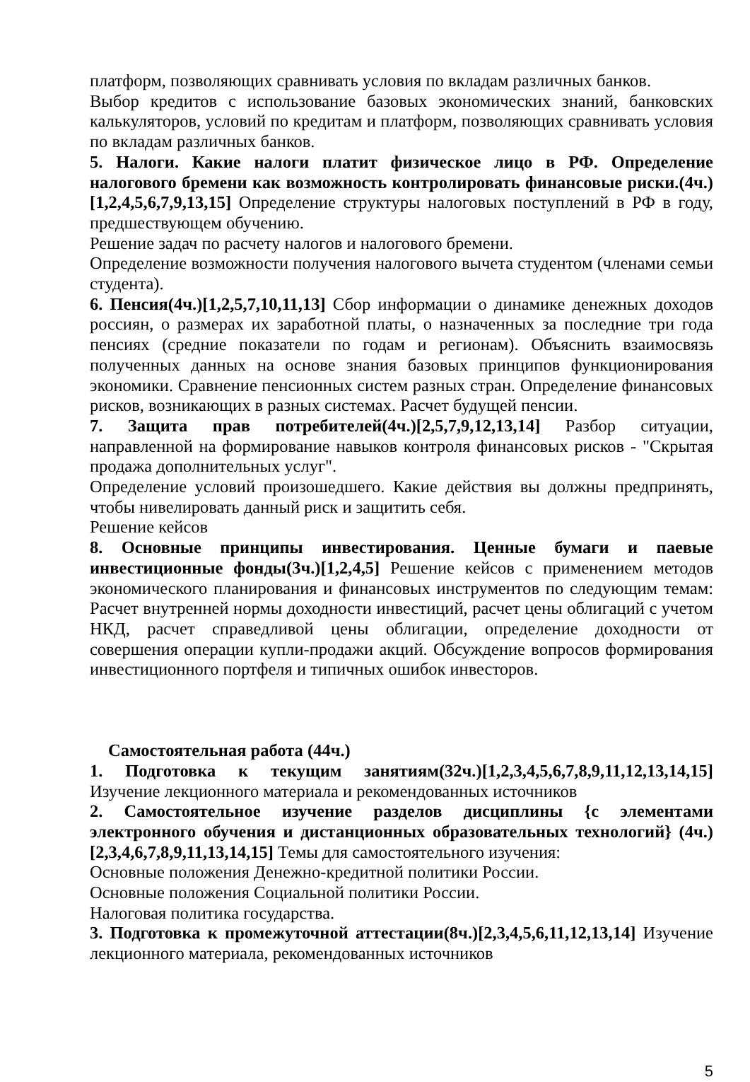платформ, позволяющих сравнивать условия по вкладам различных банков.
Выбор кредитов с использование базовых экономических знаний, банковских калькуляторов, условий по кредитам и платформ, позволяющих сравнивать условия по вкладам различных банков.
5. Налоги. Какие налоги платит физическое лицо в РФ. Определение налогового бремени как возможность контролировать финансовые риски.(4ч.)[1,2,4,5,6,7,9,13,15] Определение структуры налоговых поступлений в РФ в году, предшествующем обучению.
Решение задач по расчету налогов и налогового бремени.
Определение возможности получения налогового вычета студентом (членами семьи студента).
6. Пенсия(4ч.)[1,2,5,7,10,11,13] Сбор информации о динамике денежных доходов россиян, о размерах их заработной платы, о назначенных за последние три года пенсиях (средние показатели по годам и регионам). Объяснить взаимосвязь полученных данных на основе знания базовых принципов функционирования экономики. Сравнение пенсионных систем разных стран. Определение финансовых рисков, возникающих в разных системах. Расчет будущей пенсии.
7. Защита прав потребителей(4ч.)[2,5,7,9,12,13,14] Разбор ситуации, направленной на формирование навыков контроля финансовых рисков - "Скрытая продажа дополнительных услуг".
Определение условий произошедшего. Какие действия вы должны предпринять, чтобы нивелировать данный риск и защитить себя.
Решение кейсов
8. Основные принципы инвестирования. Ценные бумаги и паевые инвестиционные фонды(3ч.)[1,2,4,5] Решение кейсов с применением методов экономического планирования и финансовых инструментов по следующим темам: Расчет внутренней нормы доходности инвестиций, расчет цены облигаций с учетом НКД, расчет справедливой цены облигации, определение доходности от совершения операции купли-продажи акций. Обсуждение вопросов формирования инвестиционного портфеля и типичных ошибок инвесторов.
Самостоятельная работа (44ч.)
1. Подготовка к текущим занятиям(32ч.)[1,2,3,4,5,6,7,8,9,11,12,13,14,15] Изучение лекционного материала и рекомендованных источников
2. Самостоятельное изучение разделов дисциплины {с элементами электронного обучения и дистанционных образовательных технологий} (4ч.)[2,3,4,6,7,8,9,11,13,14,15] Темы для самостоятельного изучения:
Основные положения Денежно-кредитной политики России.
Основные положения Социальной политики России.
Налоговая политика государства.
3. Подготовка к промежуточной аттестации(8ч.)[2,3,4,5,6,11,12,13,14] Изучение лекционного материала, рекомендованных источников
5